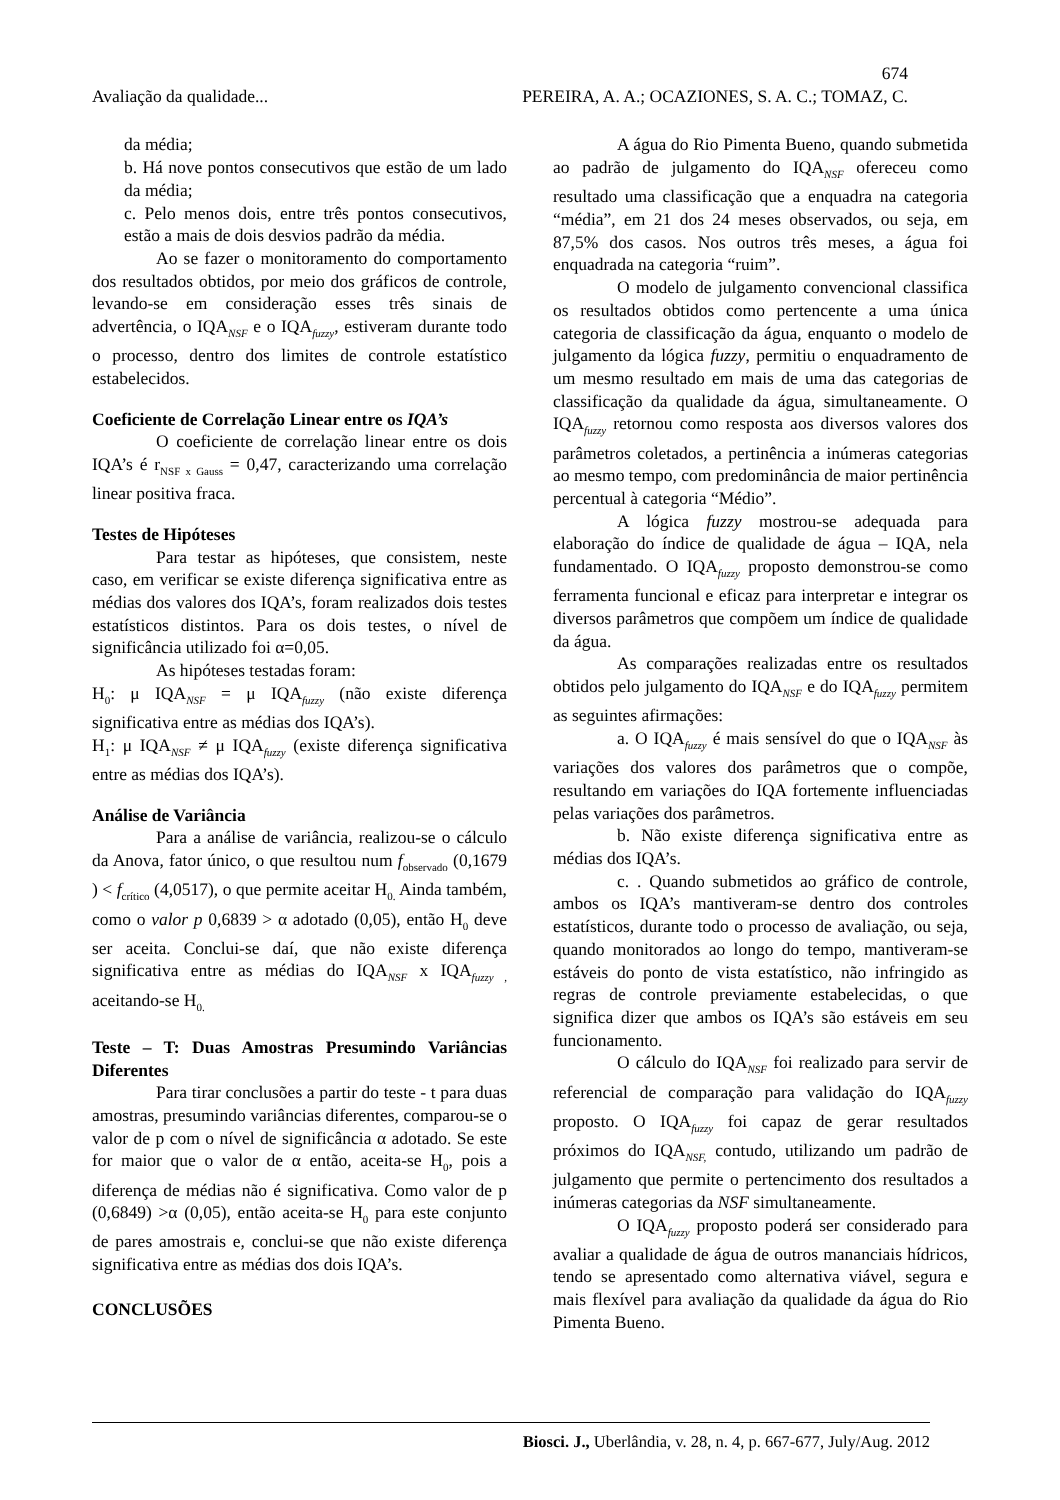674
Avaliação da qualidade... PEREIRA, A. A.; OCAZIONES, S. A. C.; TOMAZ, C.
da média;
b. Há nove pontos consecutivos que estão de um lado da média;
c. Pelo menos dois, entre três pontos consecutivos, estão a mais de dois desvios padrão da média.
Ao se fazer o monitoramento do comportamento dos resultados obtidos, por meio dos gráficos de controle, levando-se em consideração esses três sinais de advertência, o IQA<sub>NSF</sub> e o IQA<sub>fuzzy</sub>, estiveram durante todo o processo, dentro dos limites de controle estatístico estabelecidos.
Coeficiente de Correlação Linear entre os IQA’s
O coeficiente de correlação linear entre os dois IQA’s é r<sub>NSF x Gauss</sub> = 0,47, caracterizando uma correlação linear positiva fraca.
Testes de Hipóteses
Para testar as hipóteses, que consistem, neste caso, em verificar se existe diferença significativa entre as médias dos valores dos IQA’s, foram realizados dois testes estatísticos distintos. Para os dois testes, o nível de significância utilizado foi α=0,05.
As hipóteses testadas foram:
H<sub>0</sub>: μ IQA<sub>NSF</sub> = μ IQA<sub>fuzzy</sub> (não existe diferença significativa entre as médias dos IQA’s).
H<sub>1</sub>: μ IQA<sub>NSF</sub> ≠ μ IQA<sub>fuzzy</sub> (existe diferença significativa entre as médias dos IQA’s).
Análise de Variância
Para a análise de variância, realizou-se o cálculo da Anova, fator único, o que resultou num f<sub>observado</sub> (0,1679 ) < f<sub>crítico</sub> (4,0517), o que permite aceitar H<sub>0.</sub> Ainda também, como o valor p 0,6839 > α adotado (0,05), então H<sub>0</sub> deve ser aceita. Conclui-se daí, que não existe diferença significativa entre as médias do IQA<sub>NSF</sub> x IQA<sub>fuzzy ,</sub> aceitando-se H<sub>0.</sub>
Teste – T: Duas Amostras Presumindo Variâncias Diferentes
Para tirar conclusões a partir do teste - t para duas amostras, presumindo variâncias diferentes, comparou-se o valor de p com o nível de significância α adotado. Se este for maior que o valor de α então, aceita-se H<sub>0</sub>, pois a diferença de médias não é significativa. Como valor de p (0,6849) >α (0,05), então aceita-se H<sub>0</sub> para este conjunto de pares amostrais e, conclui-se que não existe diferença significativa entre as médias dos dois IQA’s.
CONCLUSÕES
A água do Rio Pimenta Bueno, quando submetida ao padrão de julgamento do IQA<sub>NSF</sub> ofereceu como resultado uma classificação que a enquadra na categoria “média”, em 21 dos 24 meses observados, ou seja, em 87,5% dos casos. Nos outros três meses, a água foi enquadrada na categoria “ruim”.
O modelo de julgamento convencional classifica os resultados obtidos como pertencente a uma única categoria de classificação da água, enquanto o modelo de julgamento da lógica fuzzy, permitiu o enquadramento de um mesmo resultado em mais de uma das categorias de classificação da qualidade da água, simultaneamente. O IQA<sub>fuzzy</sub> retornou como resposta aos diversos valores dos parâmetros coletados, a pertinência a inúmeras categorias ao mesmo tempo, com predominância de maior pertinência percentual à categoria “Médio”.
A lógica fuzzy mostrou-se adequada para elaboração do índice de qualidade de água – IQA, nela fundamentado. O IQA<sub>fuzzy</sub> proposto demonstrou-se como ferramenta funcional e eficaz para interpretar e integrar os diversos parâmetros que compõem um índice de qualidade da água.
As comparações realizadas entre os resultados obtidos pelo julgamento do IQA<sub>NSF</sub> e do IQA<sub>fuzzy</sub> permitem as seguintes afirmações:
a. O IQA<sub>fuzzy</sub> é mais sensível do que o IQA<sub>NSF</sub> às variações dos valores dos parâmetros que o compõe, resultando em variações do IQA fortemente influenciadas pelas variações dos parâmetros.
b. Não existe diferença significativa entre as médias dos IQA’s.
c. . Quando submetidos ao gráfico de controle, ambos os IQA’s mantiveram-se dentro dos controles estatísticos, durante todo o processo de avaliação, ou seja, quando monitorados ao longo do tempo, mantiveram-se estáveis do ponto de vista estatístico, não infringido as regras de controle previamente estabelecidas, o que significa dizer que ambos os IQA’s são estáveis em seu funcionamento.
O cálculo do IQA<sub>NSF</sub> foi realizado para servir de referencial de comparação para validação do IQA<sub>fuzzy</sub> proposto. O IQA<sub>fuzzy</sub> foi capaz de gerar resultados próximos do IQA<sub>NSF,</sub> contudo, utilizando um padrão de julgamento que permite o pertencimento dos resultados a inúmeras categorias da NSF simultaneamente.
O IQA<sub>fuzzy</sub> proposto poderá ser considerado para avaliar a qualidade de água de outros mananciais hídricos, tendo se apresentado como alternativa viável, segura e mais flexível para avaliação da qualidade da água do Rio Pimenta Bueno.
Biosci. J., Uberlândia, v. 28, n. 4, p. 667-677, July/Aug. 2012